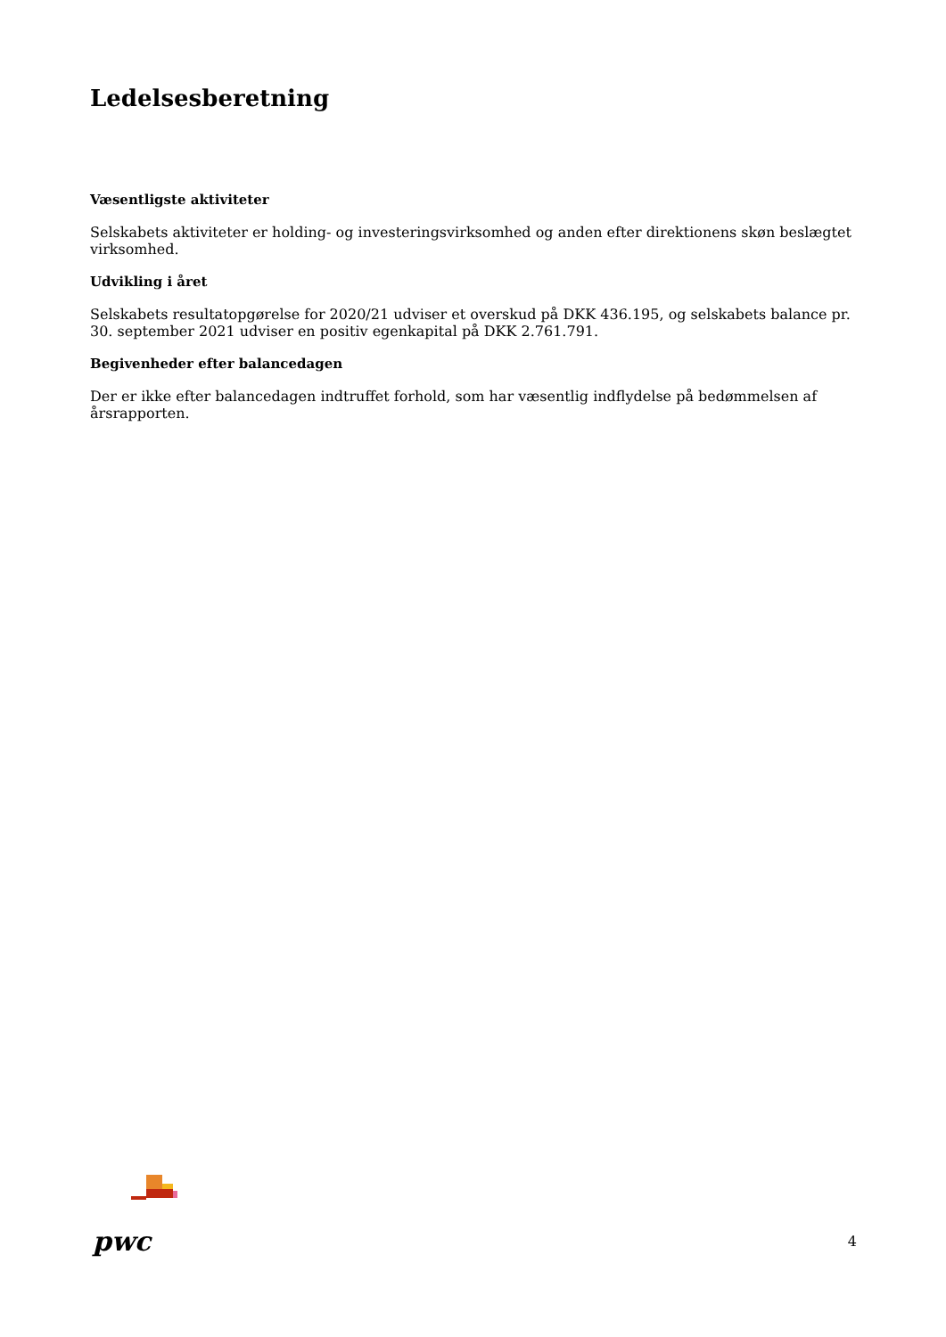Ledelsesberetning
Væsentligste aktiviteter
Selskabets aktiviteter er holding- og investeringsvirksomhed og anden efter direktionens skøn beslægtet virksomhed.
Udvikling i året
Selskabets resultatopgørelse for 2020/21 udviser et overskud på DKK 436.195, og selskabets balance pr. 30. september 2021 udviser en positiv egenkapital på DKK 2.761.791.
Begivenheder efter balancedagen
Der er ikke efter balancedagen indtruffet forhold, som har væsentlig indflydelse på bedømmelsen af årsrapporten.
pwc 4